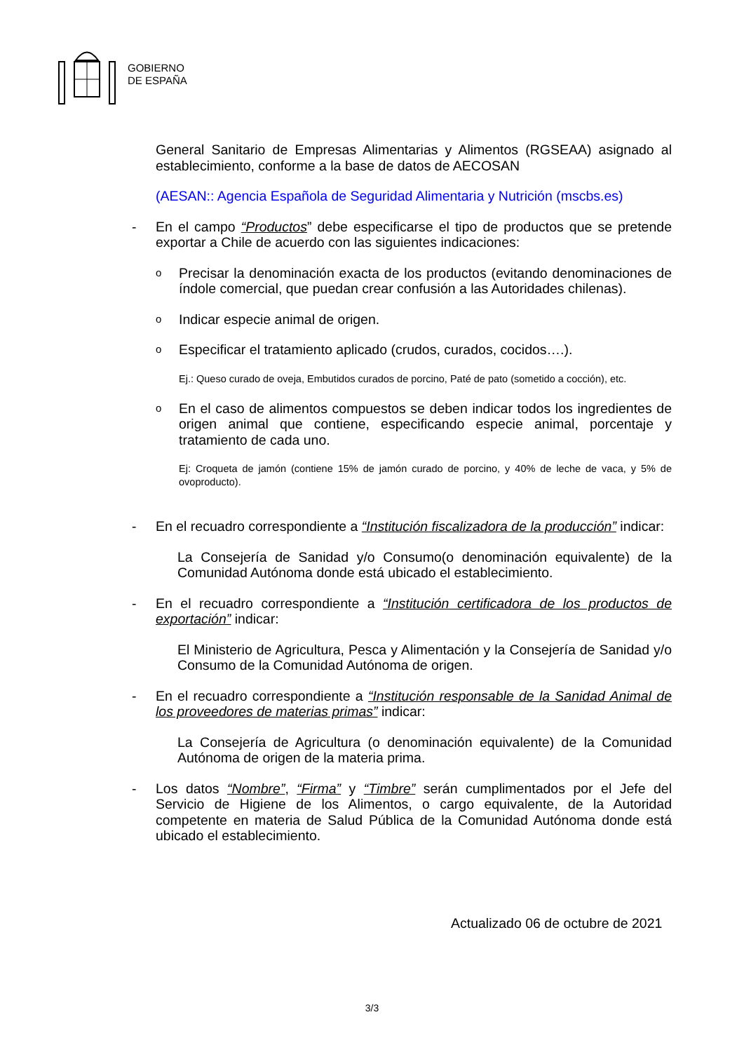GOBIERNO
DE ESPAÑA
General Sanitario de Empresas Alimentarias y Alimentos (RGSEAA) asignado al establecimiento, conforme a la base de datos de AECOSAN
(AESAN:: Agencia Española de Seguridad Alimentaria y Nutrición (mscbs.es)
- En el campo “Productos” debe especificarse el tipo de productos que se pretende exportar a Chile de acuerdo con las siguientes indicaciones:
o Precisar la denominación exacta de los productos (evitando denominaciones de índole comercial, que puedan crear confusión a las Autoridades chilenas).
o Indicar especie animal de origen.
o Especificar el tratamiento aplicado (crudos, curados, cocidos….).
Ej.: Queso curado de oveja, Embutidos curados de porcino, Paté de pato (sometido a cocción), etc.
o En el caso de alimentos compuestos se deben indicar todos los ingredientes de origen animal que contiene, especificando especie animal, porcentaje y tratamiento de cada uno.
Ej: Croqueta de jamón (contiene 15% de jamón curado de porcino, y 40% de leche de vaca, y 5% de ovoproducto).
- En el recuadro correspondiente a “Institución fiscalizadora de la producción” indicar:
La Consejería de Sanidad y/o Consumo(o denominación equivalente) de la Comunidad Autónoma donde está ubicado el establecimiento.
- En el recuadro correspondiente a “Institución certificadora de los productos de exportación” indicar:
El Ministerio de Agricultura, Pesca y Alimentación y la Consejería de Sanidad y/o Consumo de la Comunidad Autónoma de origen.
- En el recuadro correspondiente a “Institución responsable de la Sanidad Animal de los proveedores de materias primas” indicar:
La Consejería de Agricultura (o denominación equivalente) de la Comunidad Autónoma de origen de la materia prima.
- Los datos “Nombre”, “Firma” y “Timbre” serán cumplimentados por el Jefe del Servicio de Higiene de los Alimentos, o cargo equivalente, de la Autoridad competente en materia de Salud Pública de la Comunidad Autónoma donde está ubicado el establecimiento.
Actualizado 06 de octubre de 2021
3/3